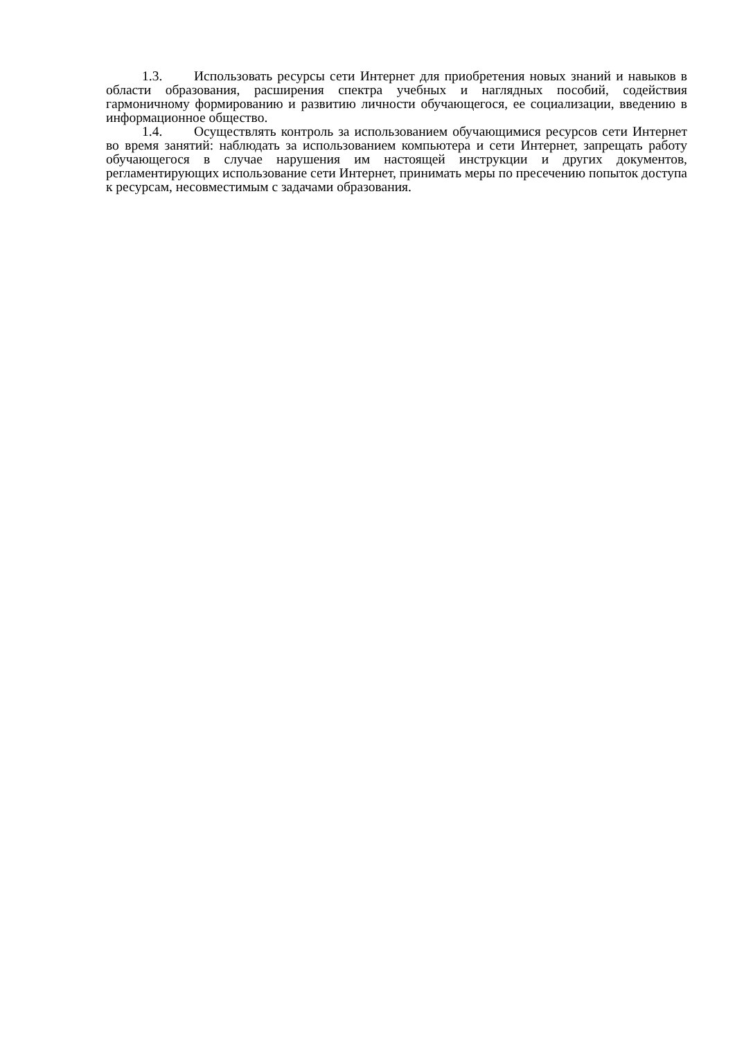1.3. Использовать ресурсы сети Интернет для приобретения новых знаний и навыков в области образования, расширения спектра учебных и наглядных пособий, содействия гармоничному формированию и развитию личности обучающегося, ее социализации, введению в информационное общество.
1.4. Осуществлять контроль за использованием обучающимися ресурсов сети Интернет во время занятий: наблюдать за использованием компьютера и сети Интернет, запрещать работу обучающегося в случае нарушения им настоящей инструкции и других документов, регламентирующих использование сети Интернет, принимать меры по пресечению попыток доступа к ресурсам, несовместимым с задачами образования.